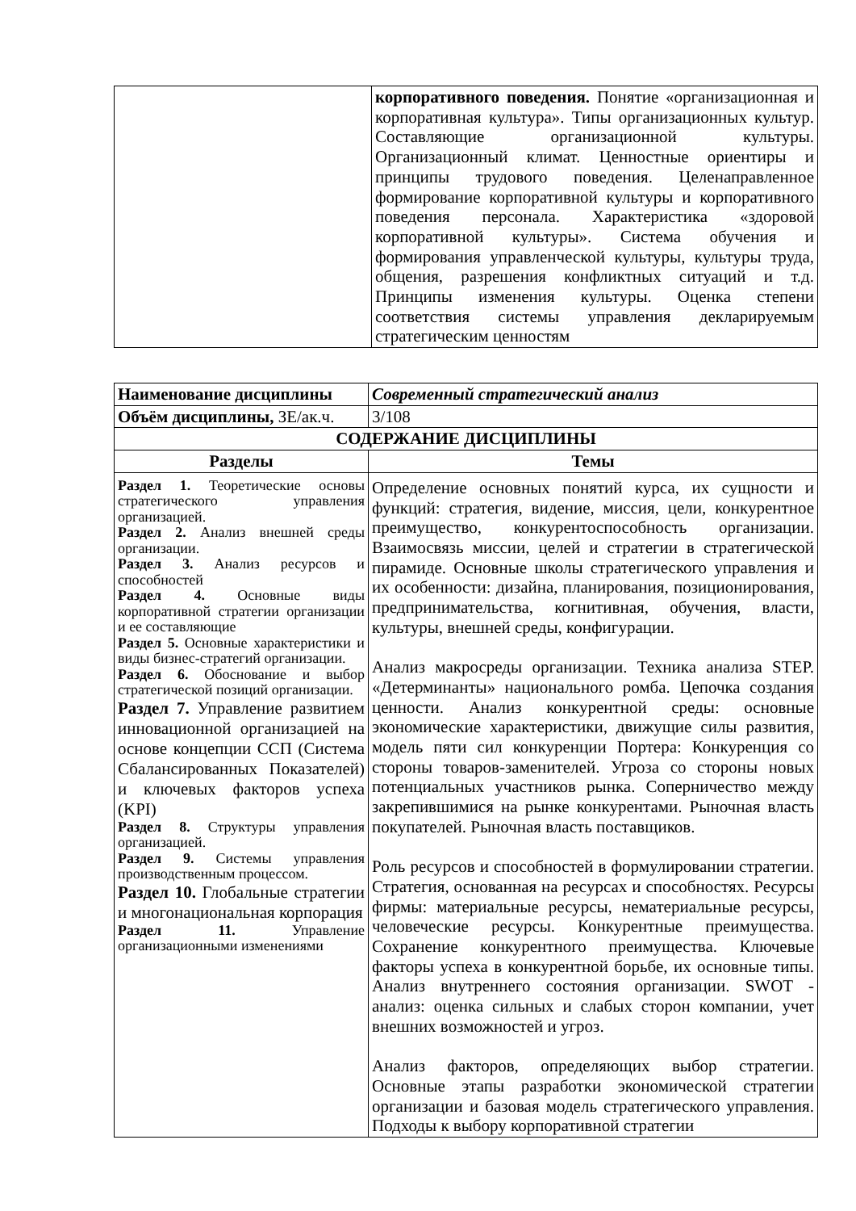| | корпоративного поведения. Понятие «организационная и корпоративная культура». Типы организационных культур. Составляющие организационной культуры. Организационный климат. Ценностные ориентиры и принципы трудового поведения. Целенаправленное формирование корпоративной культуры и корпоративного поведения персонала. Характеристика «здоровой корпоративной культуры». Система обучения и формирования управленческой культуры, культуры труда, общения, разрешения конфликтных ситуаций и т.д. Принципы изменения культуры. Оценка степени соответствия системы управления декларируемым стратегическим ценностям |
| Наименование дисциплины | | Современный стратегический анализ |
| Объём дисциплины, ЗЕ/ак.ч. | | 3/108 |
| СОДЕРЖАНИЕ ДИСЦИПЛИНЫ | | |
| Разделы | Темы | |
| Раздел 1. Теоретические основы стратегического управления организацией. Раздел 2. Анализ внешней среды организации. Раздел 3. Анализ ресурсов и способностей Раздел 4. Основные виды корпоративной стратегии организации и ее составляющие Раздел 5. Основные характеристики и виды бизнес-стратегий организации. Раздел 6. Обоснование и выбор стратегической позиций организации. Раздел 7. Управление развитием инновационной организацией на основе концепции ССП (Система Сбалансированных Показателей) и ключевых факторов успеха (KPI) Раздел 8. Структуры управления организацией. Раздел 9. Системы управления производственным процессом. Раздел 10. Глобальные стратегии и многонациональная корпорация Раздел 11. Управление организационными изменениями | Определение основных понятий курса, их сущности и функций: стратегия, видение, миссия, цели, конкурентное преимущество, конкурентоспособность организации. Взаимосвязь миссии, целей и стратегии в стратегической пирамиде. Основные школы стратегического управления и их особенности: дизайна, планирования, позиционирования, предпринимательства, когнитивная, обучения, власти, культуры, внешней среды, конфигурации. Анализ макросреды организации. Техника анализа STEP. «Детерминанты» национального ромба. Цепочка создания ценности. Анализ конкурентной среды: основные экономические характеристики, движущие силы развития, модель пяти сил конкуренции Портера: Конкуренция со стороны товаров-заменителей. Угроза со стороны новых потенциальных участников рынка. Соперничество между закрепившимися на рынке конкурентами. Рыночная власть покупателей. Рыночная власть поставщиков. Роль ресурсов и способностей в формулировании стратегии. Стратегия, основанная на ресурсах и способностях. Ресурсы фирмы: материальные ресурсы, нематериальные ресурсы, человеческие ресурсы. Конкурентные преимущества. Сохранение конкурентного преимущества. Ключевые факторы успеха в конкурентной борьбе, их основные типы. Анализ внутреннего состояния организации. SWOT - анализ: оценка сильных и слабых сторон компании, учет внешних возможностей и угроз. Анализ факторов, определяющих выбор стратегии. Основные этапы разработки экономической стратегии организации и базовая модель стратегического управления. Подходы к выбору корпоративной стратегии | |